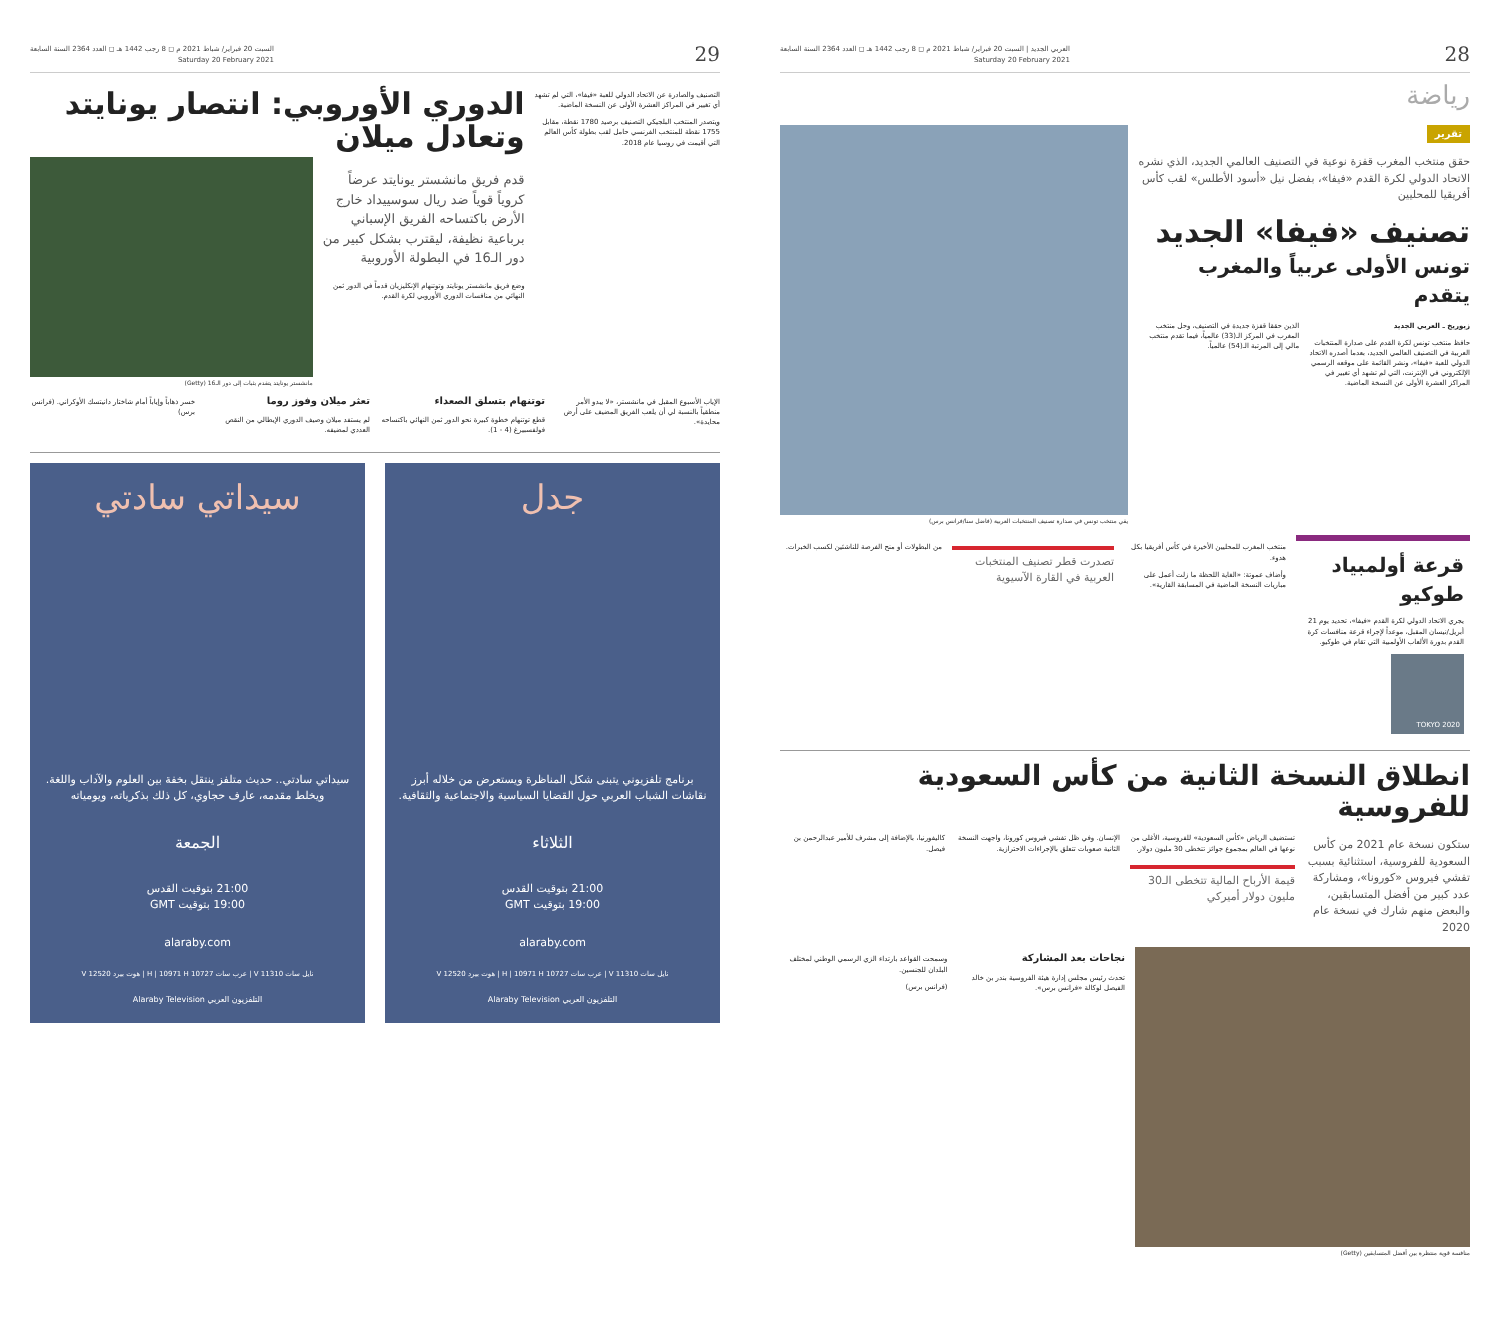28 العربي الجديد | السبت 20 فبراير/ شباط 2021 م ◻ 8 رجب 1442 هـ ◻ العدد 2364 السنة السابعة
Saturday 20 February 2021
رياضة
تقرير
حقق منتخب المغرب قفزة نوعية في التصنيف العالمي الجديد، الذي نشره الاتحاد الدولي لكرة القدم «فيفا»، بفضل نيل «أسود الأطلس» لقب كأس أفريقيا للمحليين
تصنيف «فيفا» الجديد
تونس الأولى عربياً والمغرب يتقدم
زيوريخ ـ العربي الجديد
حافظ منتخب تونس لكرة القدم على صدارة المنتخبات العربية في التصنيف العالمي الجديد، بعدما أصدره الاتحاد الدولي للعبة «فيفا»، ونشر القائمة على موقعه الرسمي الإلكتروني في الإنترنت، التي لم تشهد أي تغيير في المراكز العشرة الأولى عن النسخة الماضية.
الذين حققا قفزة جديدة في التصنيف، وحل منتخب المغرب في المركز الـ(33) عالمياً، فيما تقدم منتخب مالي إلى المرتبة الـ(54) عالمياً.
يقي منتخب تونس في صدارة تصنيف المنتخبات العربية (فاضل سنا/فرانس برس)
قرعة أولمبياد طوكيو
يجري الاتحاد الدولي لكرة القدم «فيفا»، تحديد يوم 21 أبريل/نيسان المقبل، موعداً لإجراء قرعة منافسات كرة القدم بدورة الألعاب الأولمبية التي تقام في طوكيو.
TOKYO 2020
منتخب المغرب للمحليين الأخيرة في كأس أفريقيا بكل هدوء.
وأضاف عموتة: «الغاية اللحظة ما زلت أعمل على مباريات النسخة الماضية في المسابقة القارية».
تصدرت قطر تصنيف المنتخبات العربية في القارة الآسيوية
من البطولات أو منح الفرصة للناشئين لكسب الخبرات.
انطلاق النسخة الثانية من كأس السعودية للفروسية
ستكون نسخة عام 2021 من كأس السعودية للفروسية، استثنائية بسبب تفشي فيروس «كورونا»، ومشاركة عدد كبير من أفضل المتسابقين، والبعض منهم شارك في نسخة عام 2020
تستضيف الرياض «كأس السعودية» للفروسية، الأغلى من نوعها في العالم بمجموع جوائز تتخطى 30 مليون دولار.
قيمة الأرباح المالية تتخطى الـ30 مليون دولار أميركي
الإنسان. وفي ظل تفشي فيروس كورونا، واجهت النسخة الثانية صعوبات تتعلق بالإجراءات الاحترازية.
كاليفورنيا، بالإضافة إلى مشرف للأمير عبدالرحمن بن فيصل.
منافسة قوية منتظرة بين أفضل المتسابقين (Getty)
نجاحات بعد المشاركة
تحدث رئيس مجلس إدارة هيئة الفروسية بندر بن خالد الفيصل لوكالة «فرانس برس».
وسمحت القواعد بارتداء الزي الرسمي الوطني لمختلف البلدان للجنسين.
(فرانس برس)
29 السبت 20 فبراير/ شباط 2021 م ◻ 8 رجب 1442 هـ ◻ العدد 2364 السنة السابعة
Saturday 20 February 2021
التصنيف والصادرة عن الاتحاد الدولي للعبة «فيفا»، التي لم تشهد أي تغيير في المراكز العشرة الأولى عن النسخة الماضية.
ويتصدر المنتخب البلجيكي التصنيف برصيد 1780 نقطة، مقابل 1755 نقطة للمنتخب الفرنسي حامل لقب بطولة كأس العالم التي أقيمت في روسيا عام 2018.
الدوري الأوروبي: انتصار يونايتد وتعادل ميلان
قدم فريق مانشستر يونايتد عرضاً كروياً قوياً ضد ريال سوسييداد خارج الأرض باكتساحه الفريق الإسباني برباعية نظيفة، ليقترب بشكل كبير من دور الـ16 في البطولة الأوروبية
وضع فريق مانشستر يونايتد وتوتنهام الإنكليزيان قدماً في الدور ثمن النهائي من منافسات الدوري الأوروبي لكرة القدم.
مانشستر يونايتد يتقدم بثبات إلى دور الـ16 (Getty)
الإياب الأسبوع المقبل في مانشستر، «لا يبدو الأمر منطقياً بالنسبة لي أن يلعب الفريق المضيف على أرض محايدة».
توتنهام بتسلق الصعداء
قطع توتنهام خطوة كبيرة نحو الدور ثمن النهائي باكتساحه فولفسبيرغ (4 - 1).
تعثر ميلان وفوز روما
لم يستفد ميلان وصيف الدوري الإيطالي من النقص العددي لمضيفه.
خسر ذهاباً وإياباً أمام شاختار دانيتسك الأوكراني. (فرانس برس)
جدل
برنامج تلفزيوني يتبنى شكل المناظرة ويستعرض من خلاله أبرز نقاشات الشباب العربي حول القضايا السياسية والاجتماعية والثقافية.
الثلاثاء
21:00 بتوقيت القدس
19:00 بتوقيت GMT
alaraby.com
نايل سات 11310 V | عرب سات 10727 H | 10971 H | هوت بيرد 12520 V
التلفزيون العربي Alaraby Television
سيداتي سادتي
سيداتي سادتي.. حديث متلفز ينتقل بخفة بين العلوم والآداب واللغة. ويخلط مقدمه، عارف حجاوي، كل ذلك بذكرياته، ويومياته
الجمعة
21:00 بتوقيت القدس
19:00 بتوقيت GMT
alaraby.com
نايل سات 11310 V | عرب سات 10727 H | 10971 H | هوت بيرد 12520 V
التلفزيون العربي Alaraby Television